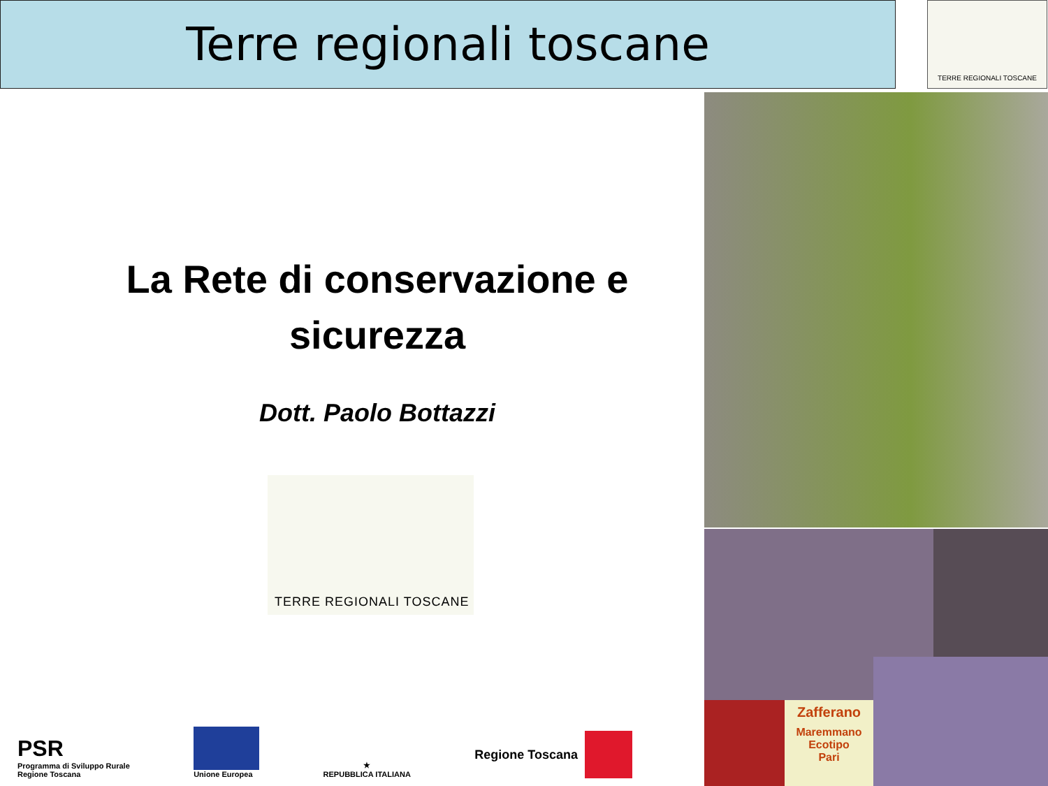Terre regionali toscane TERRE REGIONALI TOSCANE
La Rete di conservazione e sicurezza
Dott. Paolo Bottazzi
TERRE REGIONALI TOSCANE
Zafferano
Maremmano
Ecotipo
Pari
PSR
Programma di Sviluppo Rurale
Regione Toscana
Unione Europea
★
REPUBBLICA ITALIANA
Regione Toscana